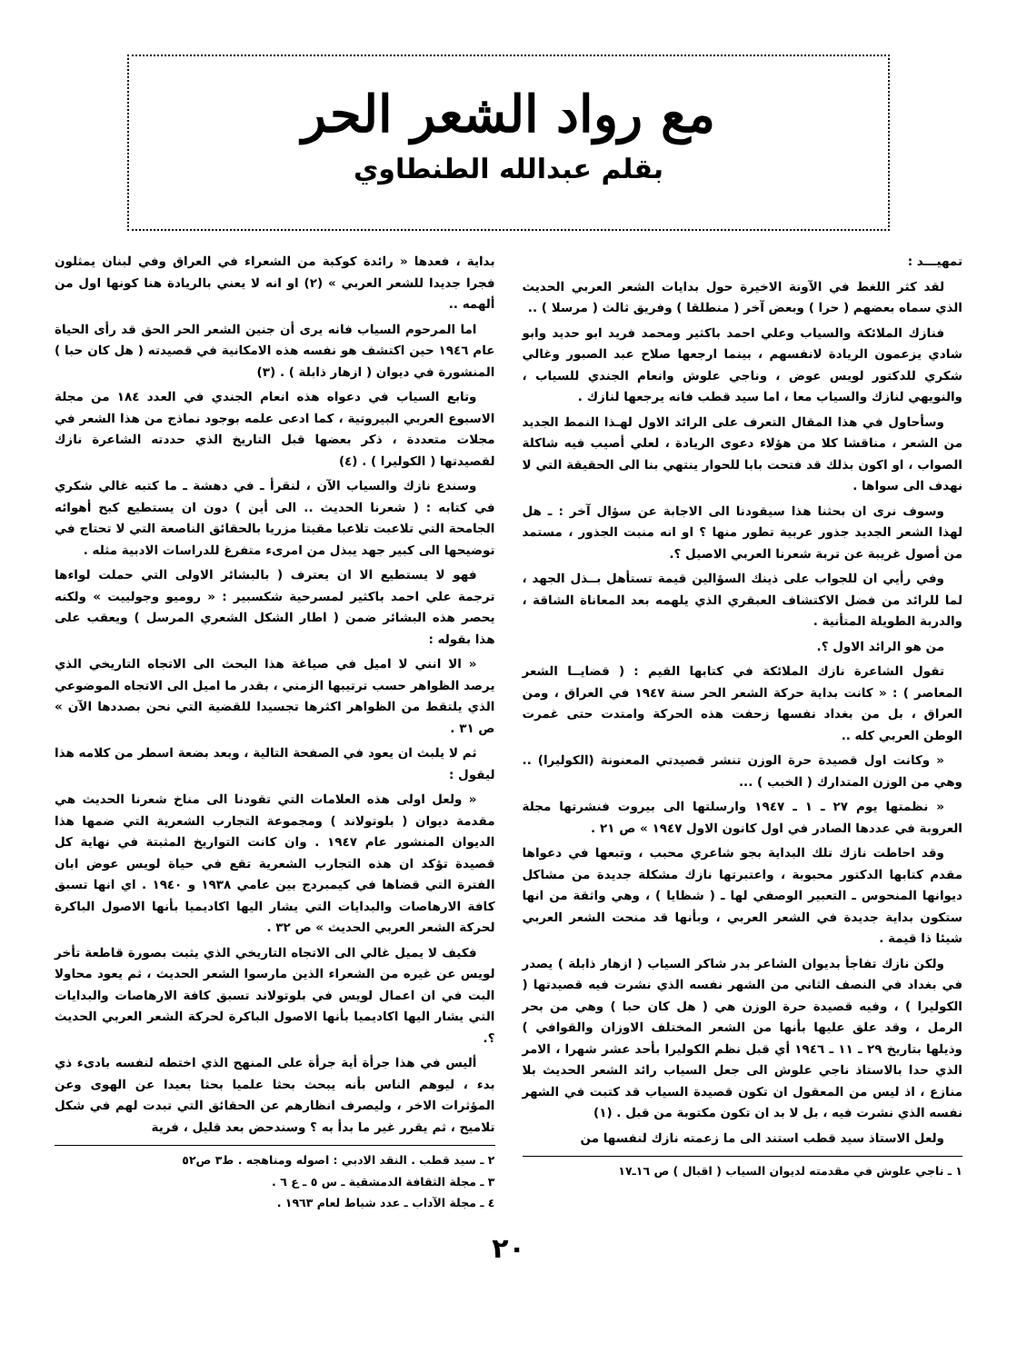مع رواد الشعر الحر
بقلم عبدالله الطنطاوي
تمهيـــد :
لقد كثر اللغط في الآونة الاخيرة حول بدايات الشعر العربي الحديث الذي سماه بعضهم ( حرا ) وبعض آخر ( منطلقا ) وفريق ثالث ( مرسلا ) ..
فنازك الملائكة والسياب وعلي احمد باكثير ومحمد فريد ابو حديد وابو شادي يزعمون الريادة لانفسهم ، بينما ارجعها صلاح عبد الصبور وغالي شكري للدكتور لويس عوض ، وناجي علوش وانعام الجندي للسياب ، والنويهي لنازك والسياب معا ، اما سيد قطب فانه يرجعها لنازك .
وسأحاول في هذا المقال التعرف على الرائد الاول لهـذا النمط الجديد من الشعر ، مناقشا كلا من هؤلاء دعوى الريادة ، لعلي أصيب فيه شاكلة الصواب ، او اكون بذلك قد فتحت بابا للحوار ينتهي بنا الى الحقيقة التي لا نهدف الى سواها .
وسوف نرى ان بحثنا هذا سيقودنا الى الاجابة عن سؤال آخر : ـ هل لهذا الشعر الجديد جذور عربية تطور منها ؟ او انه منبت الجذور ، مستمد من أصول غريبة عن تربة شعرنا العربي الاصيل ؟.
وفي رأيي ان للجواب على ذينك السؤالين قيمة تستأهل بــذل الجهد ، لما للرائد من فضل الاكتشاف العبقري الذي يلهمه بعد المعاناة الشاقة ، والدربة الطويلة المتأنية .
من هو الرائد الاول ؟.
تقول الشاعرة نازك الملائكة في كتابها القيم : ( قضايــا الشعر المعاصر ) : « كانت بداية حركة الشعر الحر سنة ١٩٤٧ في العراق ، ومن العراق ، بل من بغداد نفسها زحفت هذه الحركة وامتدت حتى غمرت الوطن العربي كله ..
« وكانت اول قصيدة حرة الوزن تنشر قصيدتي المعنونة (الكوليرا) .. وهي من الوزن المتدارك ( الخبب ) ...
« نظمتها يوم ٢٧ ـ ١ ـ ١٩٤٧ وارسلتها الى بيروت فنشرتها مجلة العروبة في عددها الصادر في اول كانون الاول ١٩٤٧ » ص ٢١ .
وقد احاطت نازك تلك البداية بجو شاعري محبب ، وتبعها في دعواها مقدم كتابها الدكتور محبوبة ، واعتبرتها نازك مشكلة جديدة من مشاكل ديوانها المنحوس ـ التعبير الوصفي لها ـ ( شظايا ) ، وهي واثقة من انها ستكون بداية جديدة في الشعر العربي ، وبأنها قد منحت الشعر العربي شيئا ذا قيمة .
ولكن نازك تفاجأ بديوان الشاعر بدر شاكر السياب ( ازهار ذابلة ) يصدر في بغداد في النصف الثاني من الشهر نفسه الذي نشرت فيه قصيدتها ( الكوليرا ) ، وفيه قصيدة حرة الوزن هي ( هل كان حبا ) وهي من بحر الرمل ، وقد علق عليها بأنها من الشعر المختلف الاوزان والقوافي ) وذيلها بتاريخ ٢٩ ـ ١١ ـ ١٩٤٦ أي قبل نظم الكوليرا بأحد عشر شهرا ، الامر الذي حدا بالاستاذ ناجي علوش الى جعل السياب رائد الشعر الحديث بلا منازع ، اذ ليس من المعقول ان تكون قصيدة السياب قد كتبت في الشهر نفسه الذي نشرت فيه ، بل لا بد ان تكون مكتوبة من قبل . (١)
ولعل الاستاذ سيد قطب استند الى ما زعمته نازك لنفسها من
١ ـ ناجي علوش في مقدمته لديوان السياب ( اقبال ) ص ١٦ـ١٧
بداية ، فعدها « رائدة كوكبة من الشعراء في العراق وفي لبنان يمثلون فجرا جديدا للشعر العربي » (٢) او انه لا يعني بالريادة هنا كونها اول من ألهمه ..
اما المرحوم السياب فانه يرى أن جنين الشعر الحر الحق قد رأى الحياة عام ١٩٤٦ حين اكتشف هو نفسه هذه الامكانية في قصيدته ( هل كان حبا ) المنشورة في ديوان ( ازهار ذابلة ) . (٣)
وتابع السياب في دعواه هذه انعام الجندي في العدد ١٨٤ من مجلة الاسبوع العربي البيروتية ، كما ادعى علمه بوجود نماذج من هذا الشعر في مجلات متعددة ، ذكر بعضها قبل التاريخ الذي حددته الشاعرة نازك لقصيدتها ( الكوليرا ) . (٤)
وسندع نازك والسياب الآن ، لنقرأ ـ في دهشة ـ ما كتبه غالي شكري في كتابه : ( شعرنا الحديث .. الى أين ) دون ان يستطيع كبح أهوائه الجامحة التي تلاعبت تلاعبا مقيتا مزريا بالحقائق الناصعة التي لا تحتاج في توضيحها الى كبير جهد يبذل من امرىء متفرغ للدراسات الادبية مثله .
فهو لا يستطيع الا ان يعترف ( بالبشائر الاولى التي حملت لواءها ترجمة علي احمد باكثير لمسرحية شكسبير : « روميو وجولييت » ولكنه يحصر هذه البشائر ضمن ( اطار الشكل الشعري المرسل ) ويعقب على هذا بقوله :
« الا انني لا اميل في صياغة هذا البحث الى الاتجاه التاريخي الذي يرصد الظواهر حسب ترتيبها الزمني ، بقدر ما اميل الى الاتجاه الموضوعي الذي يلتقط من الظواهر اكثرها تجسيدا للقضية التي نحن بصددها الآن » ص ٣١ .
ثم لا يلبث ان يعود في الصفحة التالية ، وبعد بضعة اسطر من كلامه هذا ليقول :
« ولعل اولى هذه العلامات التي تقودنا الى مناخ شعرنا الحديث هي مقدمة ديوان ( بلوتولاند ) ومجموعة التجارب الشعرية التي ضمها هذا الديوان المنشور عام ١٩٤٧ . وان كانت التواريخ المثبتة في نهاية كل قصيدة تؤكد ان هذه التجارب الشعرية تقع في حياة لويس عوض ابان الفترة التي قضاها في كيمبردج بين عامي ١٩٣٨ و ١٩٤٠ . اي انها تسبق كافة الارهاصات والبدايات التي يشار اليها اكاديميا بأنها الاصول الباكرة لحركة الشعر العربي الحديث » ص ٣٢ .
فكيف لا يميل غالي الى الاتجاه التاريخي الذي يثبت بصورة قاطعة تأخر لويس عن غيره من الشعراء الذين مارسوا الشعر الحديث ، ثم يعود محاولا البت في ان اعمال لويس في بلوتولاند تسبق كافة الارهاصات والبدايات التي يشار اليها اكاديميا بأنها الاصول الباكرة لحركة الشعر العربي الحديث ؟.
أليس في هذا جرأة أية جرأة على المنهج الذي اختطه لنفسه بادىء ذي بدء ، ليوهم الناس بأنه يبحث بحثا علميا بحثا بعيدا عن الهوى وعن المؤثرات الاخر ، وليصرف انظارهم عن الحقائق التي تبدت لهم في شكل تلاميح ، ثم يقرر غير ما بدأ به ؟ وسندحض بعد قليل ، فرية
٢ ـ سيد قطب . النقد الادبي : اصوله ومناهجه . ط٣ ص٥٢
٣ ـ مجلة الثقافة الدمشقية ـ س ٥ ـ ع ٦ .
٤ ـ مجلة الآداب ـ عدد شباط لعام ١٩٦٣ .
٢٠